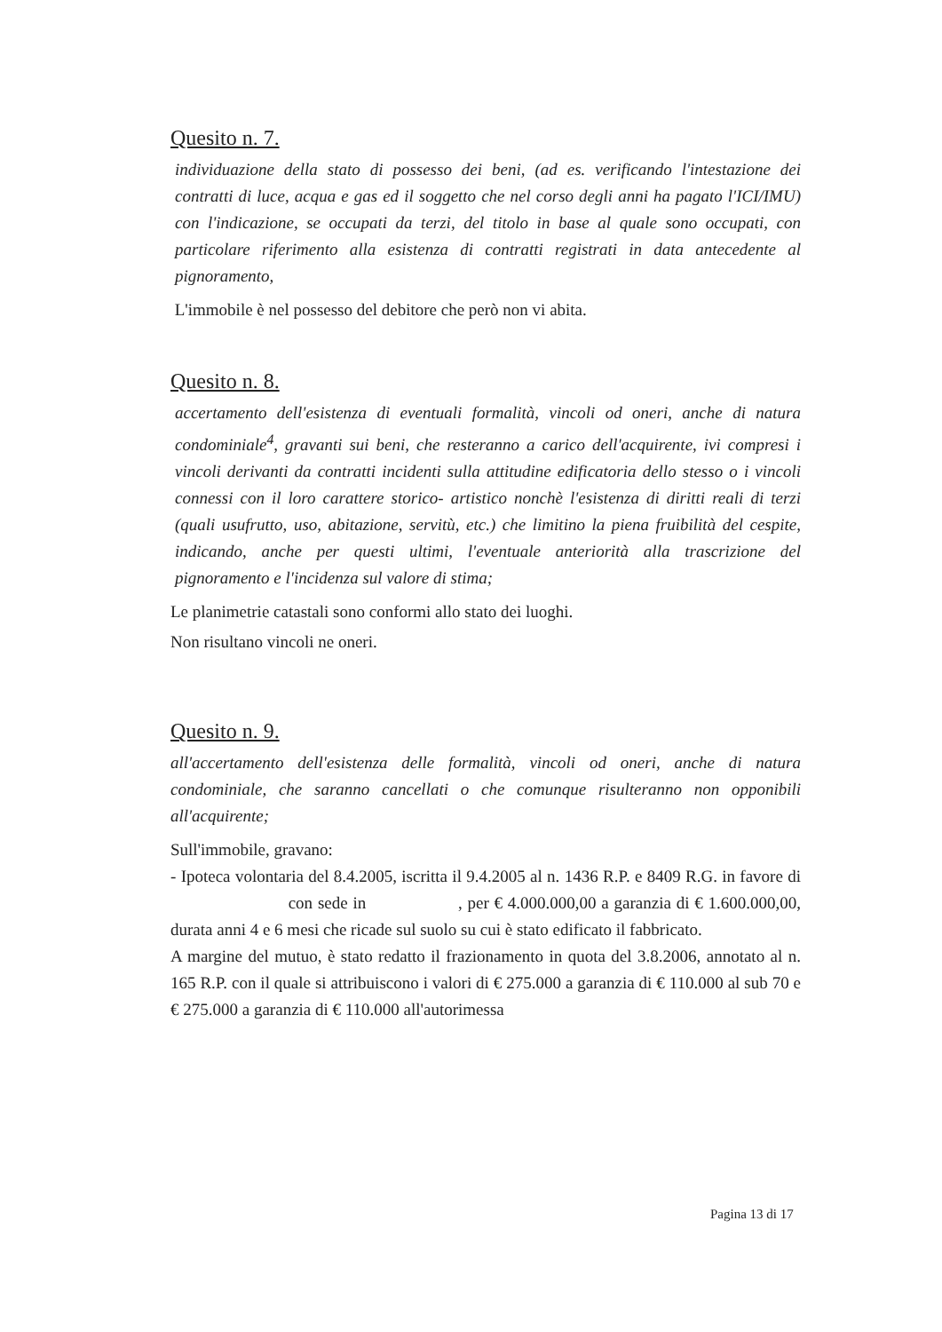Quesito n. 7.
individuazione della stato di possesso dei beni, (ad es. verificando l'intestazione dei contratti di luce, acqua e gas ed il soggetto che nel corso degli anni ha pagato l'ICI/IMU) con l'indicazione, se occupati da terzi, del titolo in base al quale sono occupati, con particolare riferimento alla esistenza di contratti registrati in data antecedente al pignoramento,
L'immobile è nel possesso del debitore che però non vi abita.
Quesito n. 8.
accertamento dell'esistenza di eventuali formalità, vincoli od oneri, anche di natura condominiale<sup>4</sup>, gravanti sui beni, che resteranno a carico dell'acquirente, ivi compresi i vincoli derivanti da contratti incidenti sulla attitudine edificatoria dello stesso o i vincoli connessi con il loro carattere storico- artistico nonchè l'esistenza di diritti reali di terzi (quali usufrutto, uso, abitazione, servitù, etc.) che limitino la piena fruibilità del cespite, indicando, anche per questi ultimi, l'eventuale anteriorità alla trascrizione del pignoramento e l'incidenza sul valore di stima;
Le planimetrie catastali sono conformi allo stato dei luoghi.
Non risultano vincoli ne oneri.
Quesito n. 9.
all'accertamento dell'esistenza delle formalità, vincoli od oneri, anche di natura condominiale, che saranno cancellati o che comunque risulteranno non opponibili all'acquirente;
Sull'immobile, gravano:
- Ipoteca volontaria del 8.4.2005, iscritta il 9.4.2005 al n. 1436 R.P. e 8409 R.G. in favore di con sede in , per € 4.000.000,00 a garanzia di € 1.600.000,00, durata anni 4 e 6 mesi che ricade sul suolo su cui è stato edificato il fabbricato.
A margine del mutuo, è stato redatto il frazionamento in quota del 3.8.2006, annotato al n. 165 R.P. con il quale si attribuiscono i valori di € 275.000 a garanzia di € 110.000 al sub 70 e € 275.000 a garanzia di € 110.000 all'autorimessa
Pagina 13 di 17